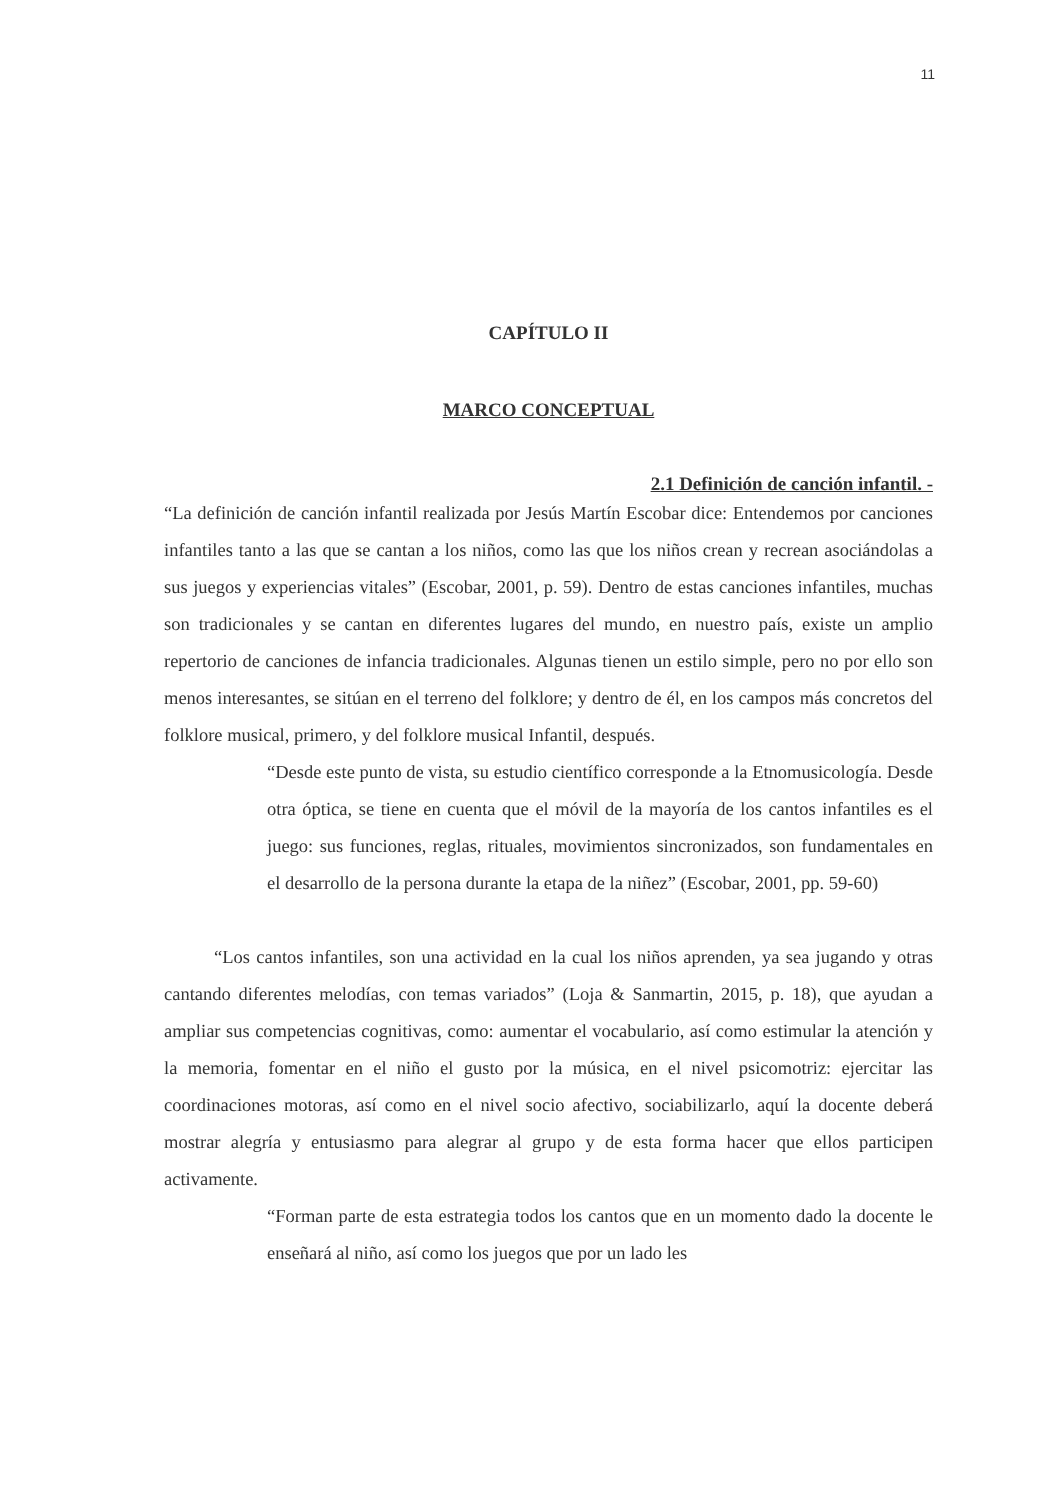11
CAPÍTULO II
MARCO CONCEPTUAL
2.1 Definición de canción infantil. -
“La definición de canción infantil realizada por Jesús Martín Escobar dice: Entendemos por canciones infantiles tanto a las que se cantan a los niños, como las que los niños crean y recrean asociándolas a sus juegos y experiencias vitales” (Escobar, 2001, p. 59). Dentro de estas canciones infantiles, muchas son tradicionales y se cantan en diferentes lugares del mundo, en nuestro país, existe un amplio repertorio de canciones de infancia tradicionales. Algunas tienen un estilo simple, pero no por ello son menos interesantes, se sitúan en el terreno del folklore; y dentro de él, en los campos más concretos del folklore musical, primero, y del folklore musical Infantil, después.
“Desde este punto de vista, su estudio científico corresponde a la Etnomusicología. Desde otra óptica, se tiene en cuenta que el móvil de la mayoría de los cantos infantiles es el juego: sus funciones, reglas, rituales, movimientos sincronizados, son fundamentales en el desarrollo de la persona durante la etapa de la niñez” (Escobar, 2001, pp. 59-60)
“Los cantos infantiles, son una actividad en la cual los niños aprenden, ya sea jugando y otras cantando diferentes melodías, con temas variados” (Loja & Sanmartin, 2015, p. 18), que ayudan a ampliar sus competencias cognitivas, como: aumentar el vocabulario, así como estimular la atención y la memoria, fomentar en el niño el gusto por la música, en el nivel psicomotriz: ejercitar las coordinaciones motoras, así como en el nivel socio afectivo, sociabilizarlo, aquí la docente deberá mostrar alegría y entusiasmo para alegrar al grupo y de esta forma hacer que ellos participen activamente.
“Forman parte de esta estrategia todos los cantos que en un momento dado la docente le enseñará al niño, así como los juegos que por un lado les